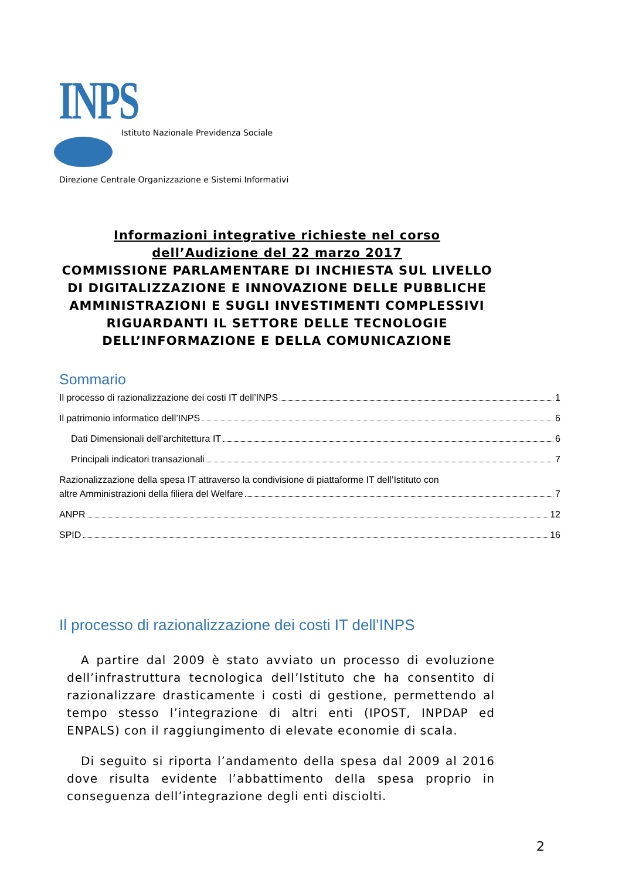INPS
Istituto Nazionale Previdenza Sociale
Direzione Centrale Organizzazione e Sistemi Informativi
Informazioni integrative richieste nel corso dell’Audizione del 22 marzo 2017
COMMISSIONE PARLAMENTARE DI INCHIESTA SUL LIVELLO DI DIGITALIZZAZIONE E INNOVAZIONE DELLE PUBBLICHE AMMINISTRAZIONI E SUGLI INVESTIMENTI COMPLESSIVI RIGUARDANTI IL SETTORE DELLE TECNOLOGIE DELL’INFORMAZIONE E DELLA COMUNICAZIONE
Sommario
Il processo di razionalizzazione dei costi IT dell’INPS 1
Il patrimonio informatico dell’INPS 6
Dati Dimensionali dell’architettura IT 6
Principali indicatori transazionali 7
Razionalizzazione della spesa IT attraverso la condivisione di piattaforme IT dell’Istituto con
altre Amministrazioni della filiera del Welfare 7
ANPR 12
SPID 16
Il processo di razionalizzazione dei costi IT dell’INPS
A partire dal 2009 è stato avviato un processo di evoluzione dell’infrastruttura tecnologica dell’Istituto che ha consentito di razionalizzare drasticamente i costi di gestione, permettendo al tempo stesso l’integrazione di altri enti (IPOST, INPDAP ed ENPALS) con il raggiungimento di elevate economie di scala.
Di seguito si riporta l’andamento della spesa dal 2009 al 2016 dove risulta evidente l’abbattimento della spesa proprio in conseguenza dell’integrazione degli enti disciolti.
2